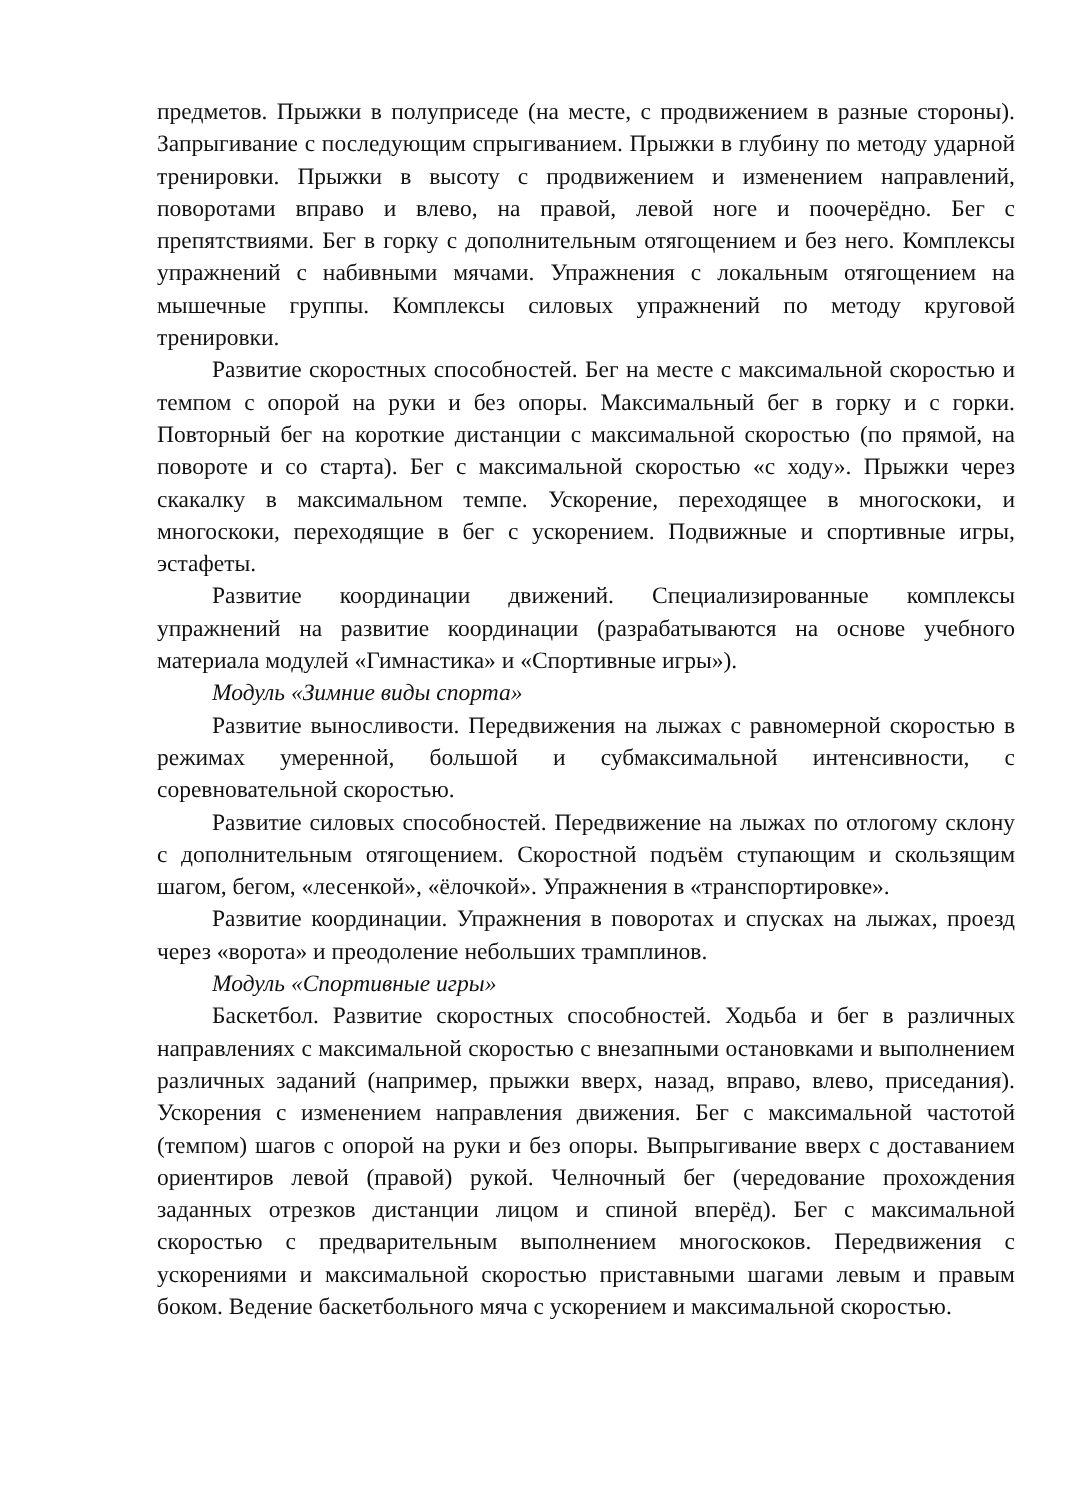предметов. Прыжки в полуприседе (на месте, с продвижением в разные стороны). Запрыгивание с последующим спрыгиванием. Прыжки в глубину по методу ударной тренировки. Прыжки в высоту с продвижением и изменением направлений, поворотами вправо и влево, на правой, левой ноге и поочерёдно. Бег с препятствиями. Бег в горку с дополнительным отягощением и без него. Комплексы упражнений с набивными мячами. Упражнения с локальным отягощением на мышечные группы. Комплексы силовых упражнений по методу круговой тренировки.
Развитие скоростных способностей. Бег на месте с максимальной скоростью и темпом с опорой на руки и без опоры. Максимальный бег в горку и с горки. Повторный бег на короткие дистанции с максимальной скоростью (по прямой, на повороте и со старта). Бег с максимальной скоростью «с ходу». Прыжки через скакалку в максимальном темпе. Ускорение, переходящее в многоскоки, и многоскоки, переходящие в бег с ускорением. Подвижные и спортивные игры, эстафеты.
Развитие координации движений. Специализированные комплексы упражнений на развитие координации (разрабатываются на основе учебного материала модулей «Гимнастика» и «Спортивные игры»).
Модуль «Зимние виды спорта»
Развитие выносливости. Передвижения на лыжах с равномерной скоростью в режимах умеренной, большой и субмаксимальной интенсивности, с соревновательной скоростью.
Развитие силовых способностей. Передвижение на лыжах по отлогому склону с дополнительным отягощением. Скоростной подъём ступающим и скользящим шагом, бегом, «лесенкой», «ёлочкой». Упражнения в «транспортировке».
Развитие координации. Упражнения в поворотах и спусках на лыжах, проезд через «ворота» и преодоление небольших трамплинов.
Модуль «Спортивные игры»
Баскетбол. Развитие скоростных способностей. Ходьба и бег в различных направлениях с максимальной скоростью с внезапными остановками и выполнением различных заданий (например, прыжки вверх, назад, вправо, влево, приседания). Ускорения с изменением направления движения. Бег с максимальной частотой (темпом) шагов с опорой на руки и без опоры. Выпрыгивание вверх с доставанием ориентиров левой (правой) рукой. Челночный бег (чередование прохождения заданных отрезков дистанции лицом и спиной вперёд). Бег с максимальной скоростью с предварительным выполнением многоскоков. Передвижения с ускорениями и максимальной скоростью приставными шагами левым и правым боком. Ведение баскетбольного мяча с ускорением и максимальной скоростью.